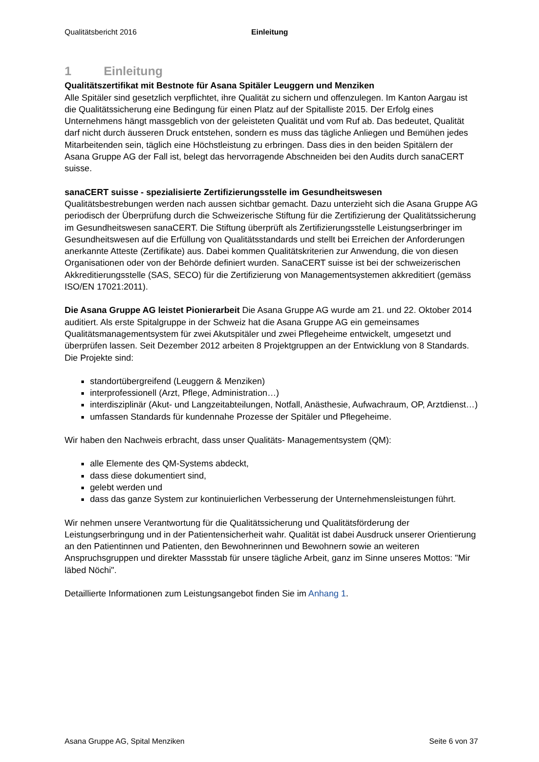Qualitätsbericht 2016 Einleitung
1 Einleitung
Qualitätszertifikat mit Bestnote für Asana Spitäler Leuggern und Menziken
Alle Spitäler sind gesetzlich verpflichtet, ihre Qualität zu sichern und offenzulegen. Im Kanton Aargau ist die Qualitätssicherung eine Bedingung für einen Platz auf der Spitalliste 2015. Der Erfolg eines Unternehmens hängt massgeblich von der geleisteten Qualität und vom Ruf ab. Das bedeutet, Qualität darf nicht durch äusseren Druck entstehen, sondern es muss das tägliche Anliegen und Bemühen jedes Mitarbeitenden sein, täglich eine Höchstleistung zu erbringen. Dass dies in den beiden Spitälern der Asana Gruppe AG der Fall ist, belegt das hervorragende Abschneiden bei den Audits durch sanaCERT suisse.
sanaCERT suisse - spezialisierte Zertifizierungsstelle im Gesundheitswesen
Qualitätsbestrebungen werden nach aussen sichtbar gemacht. Dazu unterzieht sich die Asana Gruppe AG periodisch der Überprüfung durch die Schweizerische Stiftung für die Zertifizierung der Qualitätssicherung im Gesundheitswesen sanaCERT. Die Stiftung überprüft als Zertifizierungsstelle Leistungserbringer im Gesundheitswesen auf die Erfüllung von Qualitätsstandards und stellt bei Erreichen der Anforderungen anerkannte Atteste (Zertifikate) aus. Dabei kommen Qualitätskriterien zur Anwendung, die von diesen Organisationen oder von der Behörde definiert wurden. SanaCERT suisse ist bei der schweizerischen Akkreditierungsstelle (SAS, SECO) für die Zertifizierung von Managementsystemen akkreditiert (gemäss ISO/EN 17021:2011).
Die Asana Gruppe AG leistet Pionierarbeit Die Asana Gruppe AG wurde am 21. und 22. Oktober 2014 auditiert. Als erste Spitalgruppe in der Schweiz hat die Asana Gruppe AG ein gemeinsames Qualitätsmanagementsystem für zwei Akutspitäler und zwei Pflegeheime entwickelt, umgesetzt und überprüfen lassen. Seit Dezember 2012 arbeiten 8 Projektgruppen an der Entwicklung von 8 Standards. Die Projekte sind:
standortübergreifend (Leuggern & Menziken)
interprofessionell (Arzt, Pflege, Administration…)
interdisziplinär (Akut- und Langzeitabteilungen, Notfall, Anästhesie, Aufwachraum, OP, Arztdienst…)
umfassen Standards für kundennahe Prozesse der Spitäler und Pflegeheime.
Wir haben den Nachweis erbracht, dass unser Qualitäts- Managementsystem (QM):
alle Elemente des QM-Systems abdeckt,
dass diese dokumentiert sind,
gelebt werden und
dass das ganze System zur kontinuierlichen Verbesserung der Unternehmensleistungen führt.
Wir nehmen unsere Verantwortung für die Qualitätssicherung und Qualitätsförderung der Leistungserbringung und in der Patientensicherheit wahr. Qualität ist dabei Ausdruck unserer Orientierung an den Patientinnen und Patienten, den Bewohnerinnen und Bewohnern sowie an weiteren Anspruchsgruppen und direkter Massstab für unsere tägliche Arbeit, ganz im Sinne unseres Mottos: "Mir läbed Nöchi".
Detaillierte Informationen zum Leistungsangebot finden Sie im Anhang 1.
Asana Gruppe AG, Spital Menziken Seite 6 von 37